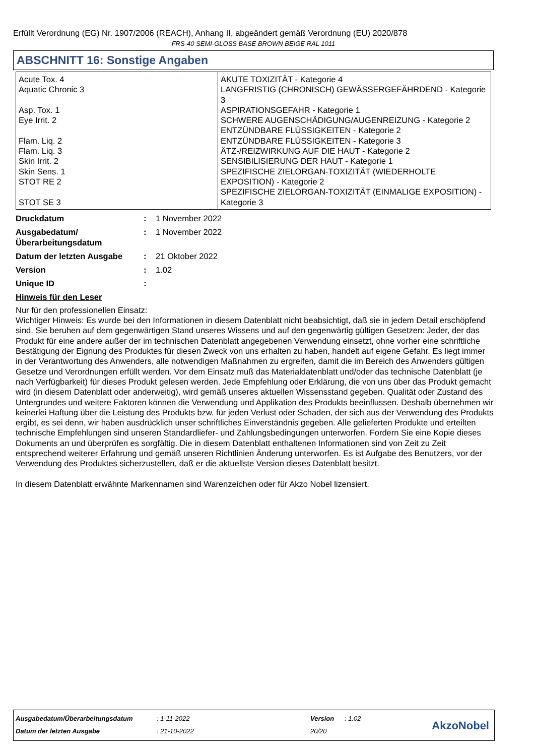Erfüllt Verordnung (EG) Nr. 1907/2006 (REACH), Anhang II, abgeändert gemäß Verordnung (EU) 2020/878
FRS-40 SEMI-GLOSS BASE BROWN BEIGE RAL 1011
ABSCHNITT 16: Sonstige Angaben
| Acute Tox. 4 Aquatic Chronic 3 Asp. Tox. 1 Eye Irrit. 2 Flam. Liq. 2 Flam. Liq. 3 Skin Irrit. 2 Skin Sens. 1 STOT RE 2 STOT SE 3 | AKUTE TOXIZITÄT - Kategorie 4 LANGFRISTIG (CHRONISCH) GEWÄSSERGEFÄHRDEND - Kategorie 3 ASPIRATIONSGEFAHR - Kategorie 1 SCHWERE AUGENSCHÄDIGUNG/AUGENREIZUNG - Kategorie 2 ENTZÜNDBARE FLÜSSIGKEITEN - Kategorie 2 ENTZÜNDBARE FLÜSSIGKEITEN - Kategorie 3 ÄTZ-/REIZWIRKUNG AUF DIE HAUT - Kategorie 2 SENSIBILISIERUNG DER HAUT - Kategorie 1 SPEZIFISCHE ZIELORGAN-TOXIZITÄT (WIEDERHOLTE EXPOSITION) - Kategorie 2 SPEZIFISCHE ZIELORGAN-TOXIZITÄT (EINMALIGE EXPOSITION) - Kategorie 3 |
| Druckdatum | : | 1 November 2022 |
| Ausgabedatum/ Überarbeitungsdatum | : | 1 November 2022 |
| Datum der letzten Ausgabe | : | 21 Oktober 2022 |
| Version | : | 1.02 |
| Unique ID | : | |
Hinweis für den Leser
Nur für den professionellen Einsatz:
Wichtiger Hinweis: Es wurde bei den Informationen in diesem Datenblatt nicht beabsichtigt, daß sie in jedem Detail erschöpfend sind. Sie beruhen auf dem gegenwärtigen Stand unseres Wissens und auf den gegenwärtig gültigen Gesetzen: Jeder, der das Produkt für eine andere außer der im technischen Datenblatt angegebenen Verwendung einsetzt, ohne vorher eine schriftliche Bestätigung der Eignung des Produktes für diesen Zweck von uns erhalten zu haben, handelt auf eigene Gefahr. Es liegt immer in der Verantwortung des Anwenders, alle notwendigen Maßnahmen zu ergreifen, damit die im Bereich des Anwenders gültigen Gesetze und Verordnungen erfüllt werden. Vor dem Einsatz muß das Materialdatenblatt und/oder das technische Datenblatt (je nach Verfügbarkeit) für dieses Produkt gelesen werden. Jede Empfehlung oder Erklärung, die von uns über das Produkt gemacht wird (in diesem Datenblatt oder anderweitig), wird gemäß unseres aktuellen Wissensstand gegeben. Qualität oder Zustand des Untergrundes und weitere Faktoren können die Verwendung und Applikation des Produkts beeinflussen. Deshalb übernehmen wir keinerlei Haftung über die Leistung des Produkts bzw. für jeden Verlust oder Schaden, der sich aus der Verwendung des Produkts ergibt, es sei denn, wir haben ausdrücklich unser schriftliches Einverständnis gegeben. Alle gelieferten Produkte und erteilten technische Empfehlungen sind unseren Standardliefer- und Zahlungsbedingungen unterworfen. Fordern Sie eine Kopie dieses Dokuments an und überprüfen es sorgfältig. Die in diesem Datenblatt enthaltenen Informationen sind von Zeit zu Zeit entsprechend weiterer Erfahrung und gemäß unseren Richtlinien Änderung unterworfen. Es ist Aufgabe des Benutzers, vor der Verwendung des Produktes sicherzustellen, daß er die aktuellste Version dieses Datenblatt besitzt.
In diesem Datenblatt erwähnte Markennamen sind Warenzeichen oder für Akzo Nobel lizensiert.
| Ausgabedatum/Überarbeitungsdatum | : 1-11-2022 | Version | : 1.02 |
| Datum der letzten Ausgabe | : 21-10-2022 | 20/20 | |
AkzoNobel